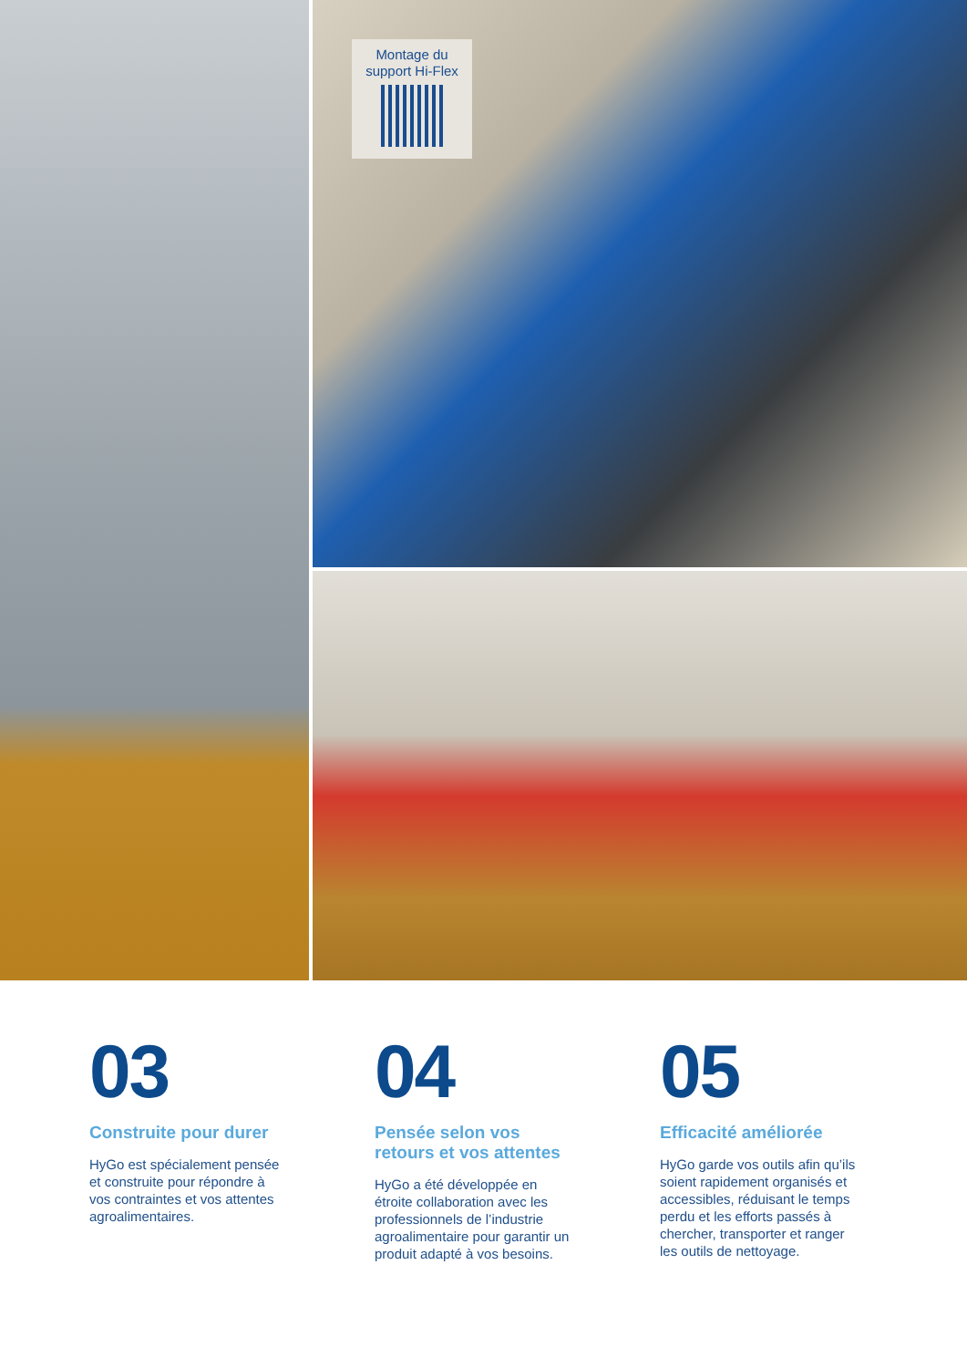Montage du
support Hi-Flex
03
Construite pour durer
HyGo est spécialement pensée et construite pour répondre à vos contraintes et vos attentes agroalimentaires.
04
Pensée selon vos
retours et vos attentes
HyGo a été développée en étroite collaboration avec les professionnels de l’industrie agroalimentaire pour garantir un produit adapté à vos besoins.
05
Efficacité améliorée
HyGo garde vos outils afin qu’ils soient rapidement organisés et accessibles, réduisant le temps perdu et les efforts passés à chercher, transporter et ranger les outils de nettoyage.